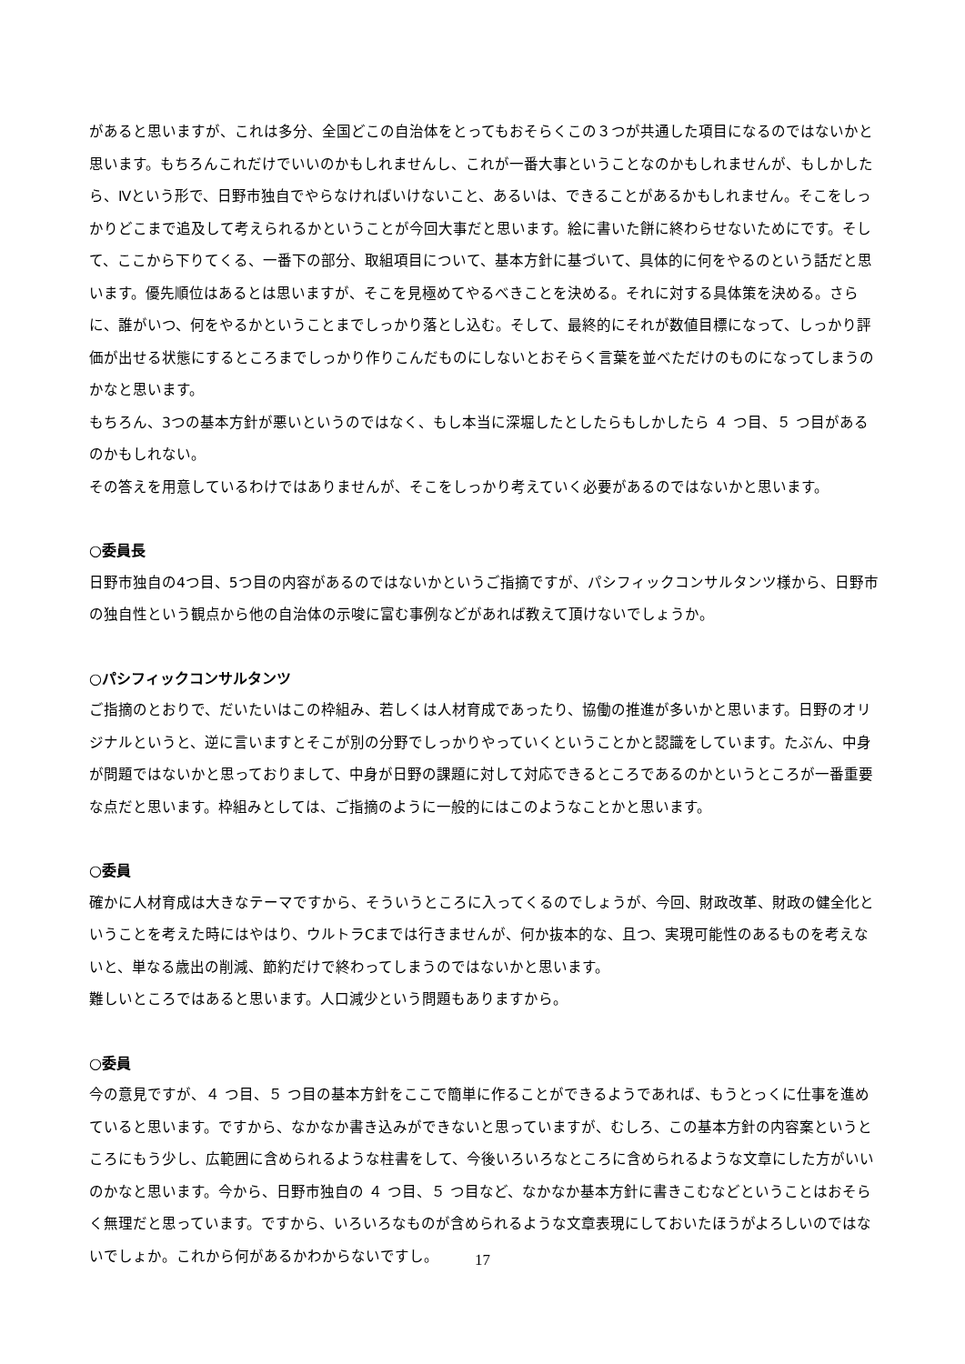があると思いますが、これは多分、全国どこの自治体をとってもおそらくこの３つが共通した項目になるのではないかと思います。もちろんこれだけでいいのかもしれませんし、これが一番大事ということなのかもしれませんが、もしかしたら、Ⅳという形で、日野市独自でやらなければいけないこと、あるいは、できることがあるかもしれません。そこをしっかりどこまで追及して考えられるかということが今回大事だと思います。絵に書いた餅に終わらせないためにです。そして、ここから下りてくる、一番下の部分、取組項目について、基本方針に基づいて、具体的に何をやるのという話だと思います。優先順位はあるとは思いますが、そこを見極めてやるべきことを決める。それに対する具体策を決める。さらに、誰がいつ、何をやるかということまでしっかり落とし込む。そして、最終的にそれが数値目標になって、しっかり評価が出せる状態にするところまでしっかり作りこんだものにしないとおそらく言葉を並べただけのものになってしまうのかなと思います。
もちろん、3つの基本方針が悪いというのではなく、もし本当に深堀したとしたらもしかしたら ４ つ目、５ つ目があるのかもしれない。
その答えを用意しているわけではありませんが、そこをしっかり考えていく必要があるのではないかと思います。
○委員長
日野市独自の4つ目、5つ目の内容があるのではないかというご指摘ですが、パシフィックコンサルタンツ様から、日野市の独自性という観点から他の自治体の示唆に富む事例などがあれば教えて頂けないでしょうか。
○パシフィックコンサルタンツ
ご指摘のとおりで、だいたいはこの枠組み、若しくは人材育成であったり、協働の推進が多いかと思います。日野のオリジナルというと、逆に言いますとそこが別の分野でしっかりやっていくということかと認識をしています。たぶん、中身が問題ではないかと思っておりまして、中身が日野の課題に対して対応できるところであるのかというところが一番重要な点だと思います。枠組みとしては、ご指摘のように一般的にはこのようなことかと思います。
○委員
確かに人材育成は大きなテーマですから、そういうところに入ってくるのでしょうが、今回、財政改革、財政の健全化ということを考えた時にはやはり、ウルトラCまでは行きませんが、何か抜本的な、且つ、実現可能性のあるものを考えないと、単なる歳出の削減、節約だけで終わってしまうのではないかと思います。
難しいところではあると思います。人口減少という問題もありますから。
○委員
今の意見ですが、４ つ目、５ つ目の基本方針をここで簡単に作ることができるようであれば、もうとっくに仕事を進めていると思います。ですから、なかなか書き込みができないと思っていますが、むしろ、この基本方針の内容案というところにもう少し、広範囲に含められるような柱書をして、今後いろいろなところに含められるような文章にした方がいいのかなと思います。今から、日野市独自の ４ つ目、５ つ目など、なかなか基本方針に書きこむなどということはおそらく無理だと思っています。ですから、いろいろなものが含められるような文章表現にしておいたほうがよろしいのではないでしょか。これから何があるかわからないですし。
17